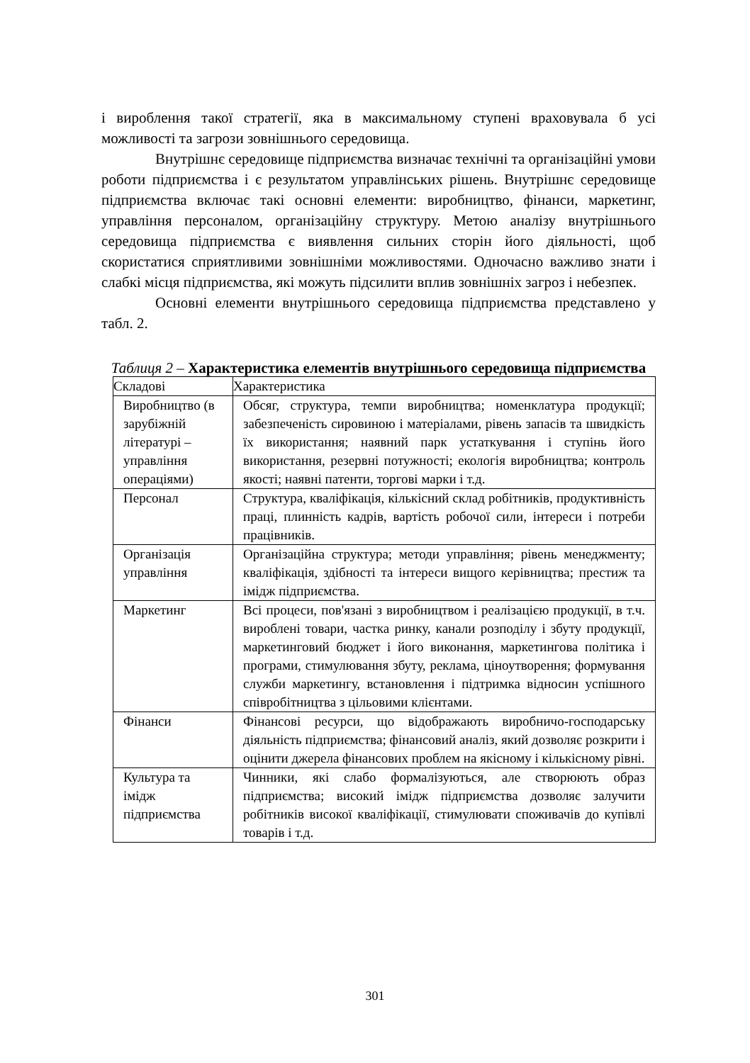і вироблення такої стратегії, яка в максимальному ступені враховувала б усі можливості та загрози зовнішнього середовища.
Внутрішнє середовище підприємства визначає технічні та організаційні умови роботи підприємства і є результатом управлінських рішень. Внутрішнє середовище підприємства включає такі основні елементи: виробництво, фінанси, маркетинг, управління персоналом, організаційну структуру. Метою аналізу внутрішнього середовища підприємства є виявлення сильних сторін його діяльності, щоб скористатися сприятливими зовнішніми можливостями. Одночасно важливо знати і слабкі місця підприємства, які можуть підсилити вплив зовнішніх загроз і небезпек.
Основні елементи внутрішнього середовища підприємства представлено у табл. 2.
Таблиця 2 – Характеристика елементів внутрішнього середовища підприємства
| Складові | Характеристика |
| --- | --- |
| Виробництво (в зарубіжній літературі – управління операціями) | Обсяг, структура, темпи виробництва; номенклатура продукції; забезпеченість сировиною і матеріалами, рівень запасів та швидкість їх використання; наявний парк устаткування і ступінь його використання, резервні потужності; екологія виробництва; контроль якості; наявні патенти, торгові марки і т.д. |
| Персонал | Структура, кваліфікація, кількісний склад робітників, продуктивність праці, плинність кадрів, вартість робочої сили, інтереси і потреби працівників. |
| Організація управління | Організаційна структура; методи управління; рівень менеджменту; кваліфікація, здібності та інтереси вищого керівництва; престиж та імідж підприємства. |
| Маркетинг | Всі процеси, пов'язані з виробництвом і реалізацією продукції, в т.ч. вироблені товари, частка ринку, канали розподілу і збуту продукції, маркетинговий бюджет і його виконання, маркетингова політика і програми, стимулювання збуту, реклама, ціноутворення; формування служби маркетингу, встановлення і підтримка відносин успішного співробітництва з цільовими клієнтами. |
| Фінанси | Фінансові ресурси, що відображають виробничо-господарську діяльність підприємства; фінансовий аналіз, який дозволяє розкрити і оцінити джерела фінансових проблем на якісному і кількісному рівні. |
| Культура та імідж підприємства | Чинники, які слабо формалізуються, але створюють образ підприємства; високий імідж підприємства дозволяє залучити робітників високої кваліфікації, стимулювати споживачів до купівлі товарів і т.д. |
301